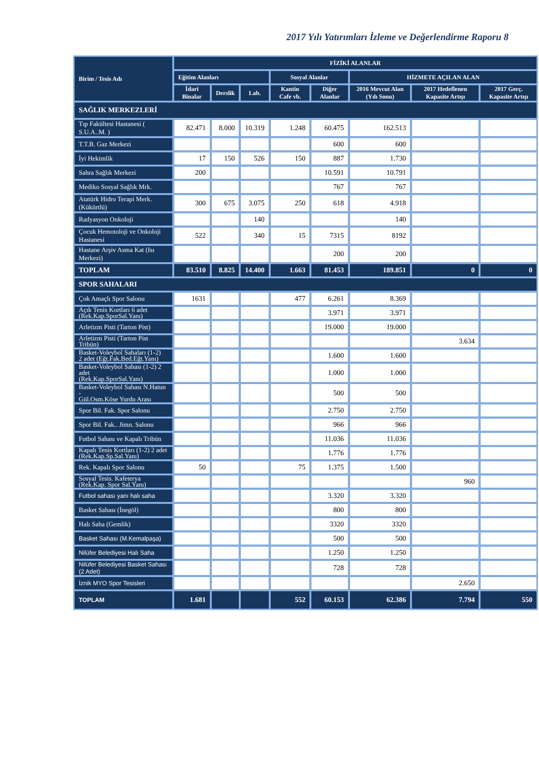2017 Yılı Yatırımları İzleme ve Değerlendirme Raporu 8
| Birim / Tesis Adı | FİZİKİ ALANLAR | | | | | | | |
| --- | --- | --- | --- | --- | --- | --- | --- | --- |
| | Eğitim Alanları | | | Sosyal Alanlar | | HİZMETE AÇILAN ALAN | | |
| | İdari Binalar | Derslik | Lab. | Kantin Cafe vb. | Diğer Alanlar | 2016 Mevcut Alan (Yılı Sonu) | 2017 Hedeflenen Kapasite Artışı | 2017 Gerç. Kapasite Artışı |
| SAĞLIK MERKEZLERİ | | | | | | | | |
| Tıp Fakültesi Hastanesi ( S.U.A..M. ) | 82.471 | 8.000 | 10.319 | 1.248 | 60.475 | 162.513 | | |
| T.T.B. Gaz Merkezi | | | | | 600 | 600 | | |
| İyi Hekimlik | 17 | 150 | 526 | 150 | 887 | 1.730 | | |
| Sahra Sağlık Merkezi | 200 | | | | 10.591 | 10.791 | | |
| Mediko Sosyal Sağlık Mrk. | | | | | 767 | 767 | | |
| Atatürk Hidro Terapi Merk.(Kükürtlü) | 300 | 675 | 3.075 | 250 | 618 | 4.918 | | |
| Radyasyon Onkoloji | | | 140 | | | 140 | | |
| Çocuk Hemotoloji ve Onkoloji Hastanesi | 522 | | 340 | 15 | 7315 | 8192 | | |
| Hastane Arşiv Asma Kat (Isı Merkezi) | | | | | 200 | 200 | | |
| TOPLAM | 83.510 | 8.825 | 14.400 | 1.663 | 81.453 | 189.851 | 0 | 0 |
| SPOR SAHALARI | | | | | | | | |
| Çok Amaçlı Spor Salonu | 1631 | | | 477 | 6.261 | 8.369 | | |
| Açık Tenis Kortları 6 adet (Rek.Kap.SporSal.Yanı) | | | | | 3.971 | 3.971 | | |
| Arletizm Pisti (Tarton Pist) | | | | | 19.000 | 19.000 | | |
| Arletizm Pisti (Tarton Pist Tribün) | | | | | | | 3.634 | |
| Basket-Voleybol Sahaları (1-2) 2 adet (Eğt.Fak.Bed.Eğt.Yanı) | | | | | 1.600 | 1.600 | | |
| Basket-Voleybol Sahası (1-2) 2 adet (Rek.Kap.SporSal.Yanı) | | | | | 1.000 | 1.000 | | |
| Basket-Voleybol Sahası N.Hatun - Gül.Osm.Köse Yurdu Arası | | | | | 500 | 500 | | |
| Spor Bil. Fak. Spor Salonu | | | | | 2.750 | 2.750 | | |
| Spor Bil. Fak.. Jimn. Salonu | | | | | 966 | 966 | | |
| Futbol Sahası ve Kapalı Tribün | | | | | 11.036 | 11.036 | | |
| Kapalı Tenis Kortları (1-2) 2 adet (Rek.Kap.Sp.Sal.Yanı) | | | | | 1.776 | 1.776 | | |
| Rek. Kapalı Spor Salonu | 50 | | | 75 | 1.375 | 1.500 | | |
| Sosyal Tesis. Kafeterya (Rek.Kap. Spor Sal.Yanı) | | | | | | | 960 | |
| Futbol sahası yanı halı saha | | | | | 3.320 | 3.320 | | |
| Basket Sahası (İnegöl) | | | | | 800 | 800 | | |
| Halı Saha (Gemlik) | | | | | 3320 | 3320 | | |
| Basket Sahası (M.Kemalpaşa) | | | | | 500 | 500 | | |
| Nilüfer Belediyesi Halı Saha | | | | | 1.250 | 1.250 | | |
| Nilüfer Belediyesi Basket Sahası (2 Adet) | | | | | 728 | 728 | | |
| İznik MYO Spor Tesisleri | | | | | | | 2.650 | |
| TOPLAM | 1.681 | | | 552 | 60.153 | 62.386 | 7.794 | 550 |